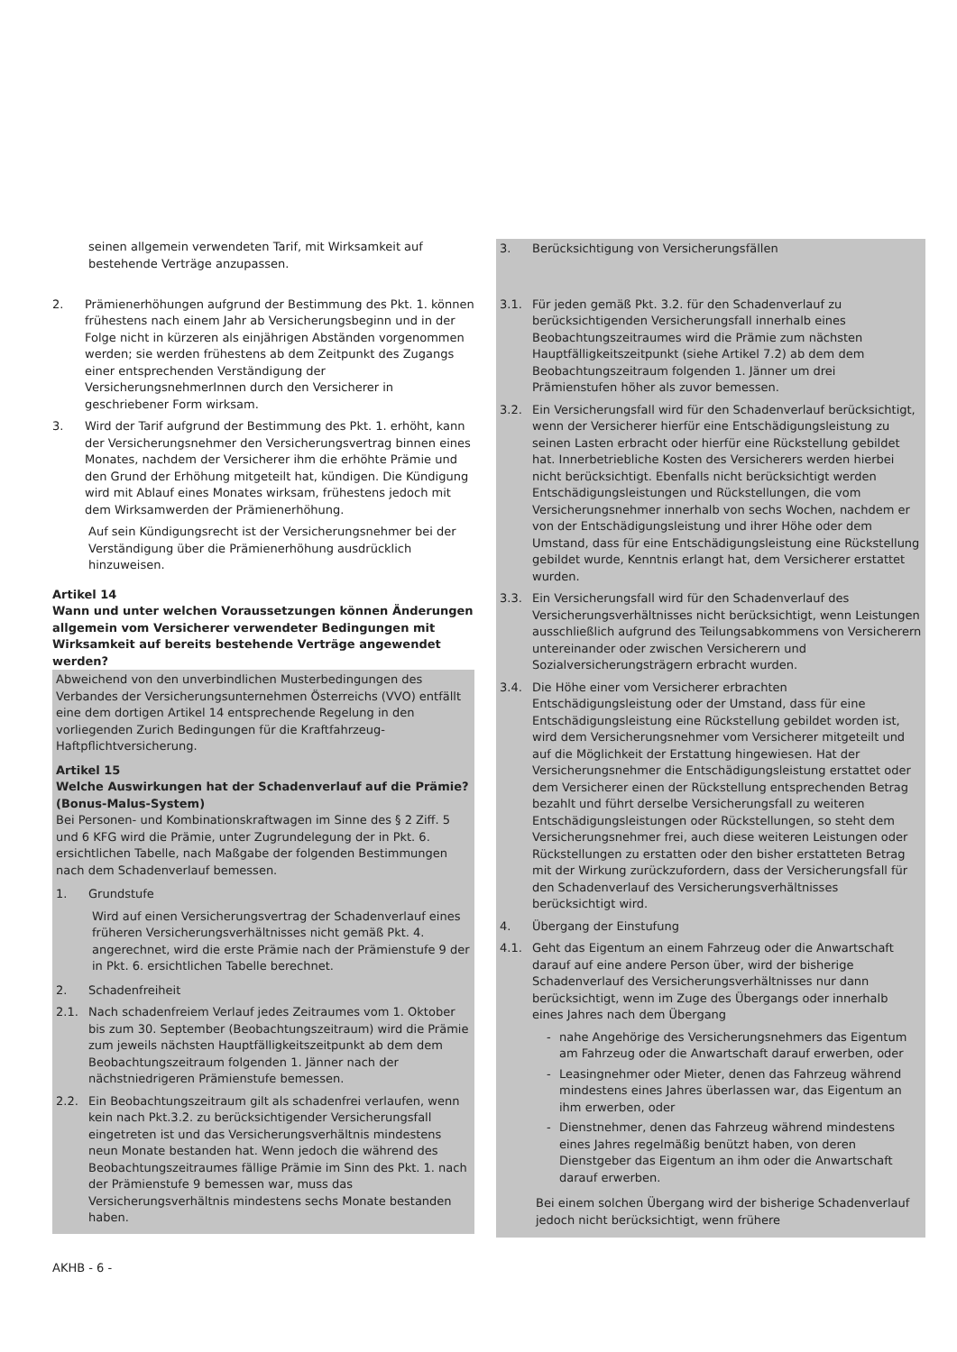seinen allgemein verwendeten Tarif, mit Wirksamkeit auf bestehende Verträge anzupassen.
2. Prämienerhöhungen aufgrund der Bestimmung des Pkt. 1. können frühestens nach einem Jahr ab Versicherungsbeginn und in der Folge nicht in kürzeren als einjährigen Abständen vorgenommen werden; sie werden frühestens ab dem Zeitpunkt des Zugangs einer entsprechenden Verständigung der VersicherungsnehmerInnen durch den Versicherer in geschriebener Form wirksam.
3. Wird der Tarif aufgrund der Bestimmung des Pkt. 1. erhöht, kann der Versicherungsnehmer den Versicherungsvertrag binnen eines Monates, nachdem der Versicherer ihm die erhöhte Prämie und den Grund der Erhöhung mitgeteilt hat, kündigen. Die Kündigung wird mit Ablauf eines Monates wirksam, frühestens jedoch mit dem Wirksamwerden der Prämienerhöhung.
Auf sein Kündigungsrecht ist der Versicherungsnehmer bei der Verständigung über die Prämienerhöhung ausdrücklich hinzuweisen.
Artikel 14
Wann und unter welchen Voraussetzungen können Änderungen allgemein vom Versicherer verwendeter Bedingungen mit Wirksamkeit auf bereits bestehende Verträge angewendet werden?
Abweichend von den unverbindlichen Musterbedingungen des Verbandes der Versicherungsunternehmen Österreichs (VVO) entfällt eine dem dortigen Artikel 14 entsprechende Regelung in den vorliegenden Zurich Bedingungen für die Kraftfahrzeug-Haftpflichtversicherung.
Artikel 15
Welche Auswirkungen hat der Schadenverlauf auf die Prämie? (Bonus-Malus-System)
Bei Personen- und Kombinationskraftwagen im Sinne des § 2 Ziff. 5 und 6 KFG wird die Prämie, unter Zugrundelegung der in Pkt. 6. ersichtlichen Tabelle, nach Maßgabe der folgenden Bestimmungen nach dem Schadenverlauf bemessen.
1. Grundstufe
Wird auf einen Versicherungsvertrag der Schadenverlauf eines früheren Versicherungsverhältnisses nicht gemäß Pkt. 4. angerechnet, wird die erste Prämie nach der Prämienstufe 9 der in Pkt. 6. ersichtlichen Tabelle berechnet.
2. Schadenfreiheit
2.1. Nach schadenfreiem Verlauf jedes Zeitraumes vom 1. Oktober bis zum 30. September (Beobachtungszeitraum) wird die Prämie zum jeweils nächsten Hauptfälligkeitszeitpunkt ab dem dem Beobachtungszeitraum folgenden 1. Jänner nach der nächstniedrigeren Prämienstufe bemessen.
2.2. Ein Beobachtungszeitraum gilt als schadenfrei verlaufen, wenn kein nach Pkt.3.2. zu berücksichtigender Versicherungsfall eingetreten ist und das Versicherungsverhältnis mindestens neun Monate bestanden hat. Wenn jedoch die während des Beobachtungszeitraumes fällige Prämie im Sinn des Pkt. 1. nach der Prämienstufe 9 bemessen war, muss das Versicherungsverhältnis mindestens sechs Monate bestanden haben.
3. Berücksichtigung von Versicherungsfällen
3.1. Für jeden gemäß Pkt. 3.2. für den Schadenverlauf zu berücksichtigenden Versicherungsfall innerhalb eines Beobachtungszeitraumes wird die Prämie zum nächsten Hauptfälligkeitszeitpunkt (siehe Artikel 7.2) ab dem dem Beobachtungszeitraum folgenden 1. Jänner um drei Prämienstufen höher als zuvor bemessen.
3.2. Ein Versicherungsfall wird für den Schadenverlauf berücksichtigt, wenn der Versicherer hierfür eine Entschädigungsleistung zu seinen Lasten erbracht oder hierfür eine Rückstellung gebildet hat. Innerbetriebliche Kosten des Versicherers werden hierbei nicht berücksichtigt. Ebenfalls nicht berücksichtigt werden Entschädigungsleistungen und Rückstellungen, die vom Versicherungsnehmer innerhalb von sechs Wochen, nachdem er von der Entschädigungsleistung und ihrer Höhe oder dem Umstand, dass für eine Entschädigungsleistung eine Rückstellung gebildet wurde, Kenntnis erlangt hat, dem Versicherer erstattet wurden.
3.3. Ein Versicherungsfall wird für den Schadenverlauf des Versicherungsverhältnisses nicht berücksichtigt, wenn Leistungen ausschließlich aufgrund des Teilungsabkommens von Versicherern untereinander oder zwischen Versicherern und Sozialversicherungsträgern erbracht wurden.
3.4. Die Höhe einer vom Versicherer erbrachten Entschädigungsleistung oder der Umstand, dass für eine Entschädigungsleistung eine Rückstellung gebildet worden ist, wird dem Versicherungsnehmer vom Versicherer mitgeteilt und auf die Möglichkeit der Erstattung hingewiesen. Hat der Versicherungsnehmer die Entschädigungsleistung erstattet oder dem Versicherer einen der Rückstellung entsprechenden Betrag bezahlt und führt derselbe Versicherungsfall zu weiteren Entschädigungsleistungen oder Rückstellungen, so steht dem Versicherungsnehmer frei, auch diese weiteren Leistungen oder Rückstellungen zu erstatten oder den bisher erstatteten Betrag mit der Wirkung zurückzufordern, dass der Versicherungsfall für den Schadenverlauf des Versicherungsverhältnisses berücksichtigt wird.
4. Übergang der Einstufung
4.1. Geht das Eigentum an einem Fahrzeug oder die Anwartschaft darauf auf eine andere Person über, wird der bisherige Schadenverlauf des Versicherungsverhältnisses nur dann berücksichtigt, wenn im Zuge des Übergangs oder innerhalb eines Jahres nach dem Übergang
- nahe Angehörige des Versicherungsnehmers das Eigentum am Fahrzeug oder die Anwartschaft darauf erwerben, oder
- Leasingnehmer oder Mieter, denen das Fahrzeug während mindestens eines Jahres überlassen war, das Eigentum an ihm erwerben, oder
- Dienstnehmer, denen das Fahrzeug während mindestens eines Jahres regelmäßig benützt haben, von deren Dienstgeber das Eigentum an ihm oder die Anwartschaft darauf erwerben.
Bei einem solchen Übergang wird der bisherige Schadenverlauf jedoch nicht berücksichtigt, wenn frühere
AKHB - 6 -